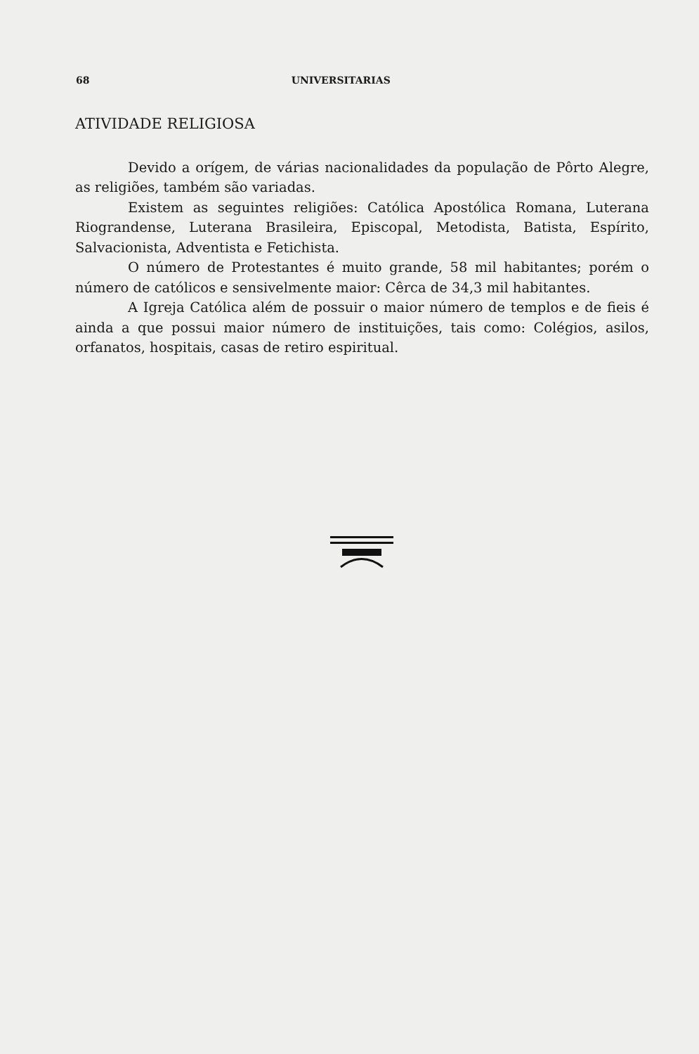68 UNIVERSITARIAS
ATIVIDADE RELIGIOSA
Devido a orígem, de várias nacionalidades da população de Pôrto Alegre, as religiões, também são variadas.
Existem as seguintes religiões: Católica Apostólica Romana, Luterana Riograndense, Luterana Brasileira, Episcopal, Metodista, Batista, Espírito, Salvacionista, Adventista e Fetichista.
O número de Protestantes é muito grande, 58 mil habitantes; porém o número de católicos e sensivelmente maior: Cêrca de 34,3 mil habitantes.
A Igreja Católica além de possuir o maior número de templos e de fieis é ainda a que possui maior número de instituições, tais como: Colégios, asilos, orfanatos, hospitais, casas de retiro espiritual.